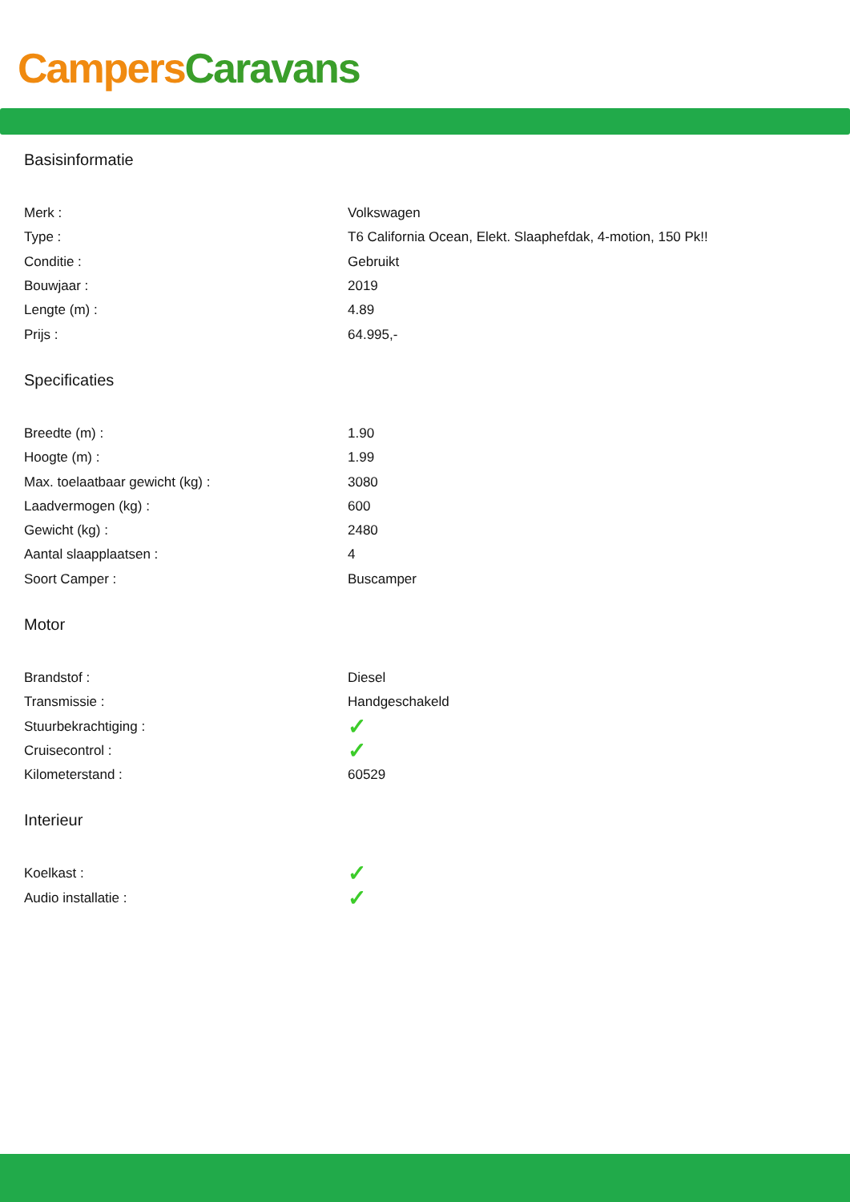Campers Caravans
Basisinformatie
| Merk : | Volkswagen |
| Type : | T6 California Ocean, Elekt. Slaaphefdak, 4-motion, 150 Pk!! |
| Conditie : | Gebruikt |
| Bouwjaar : | 2019 |
| Lengte (m) : | 4.89 |
| Prijs : | 64.995,- |
Specificaties
| Breedte (m) : | 1.90 |
| Hoogte (m) : | 1.99 |
| Max. toelaatbaar gewicht (kg) : | 3080 |
| Laadvermogen (kg) : | 600 |
| Gewicht (kg) : | 2480 |
| Aantal slaapplaatsen : | 4 |
| Soort Camper : | Buscamper |
Motor
| Brandstof : | Diesel |
| Transmissie : | Handgeschakeld |
| Stuurbekrachtiging : | ✓ |
| Cruisecontrol : | ✓ |
| Kilometerstand : | 60529 |
Interieur
| Koelkast : | ✓ |
| Audio installatie : | ✓ |